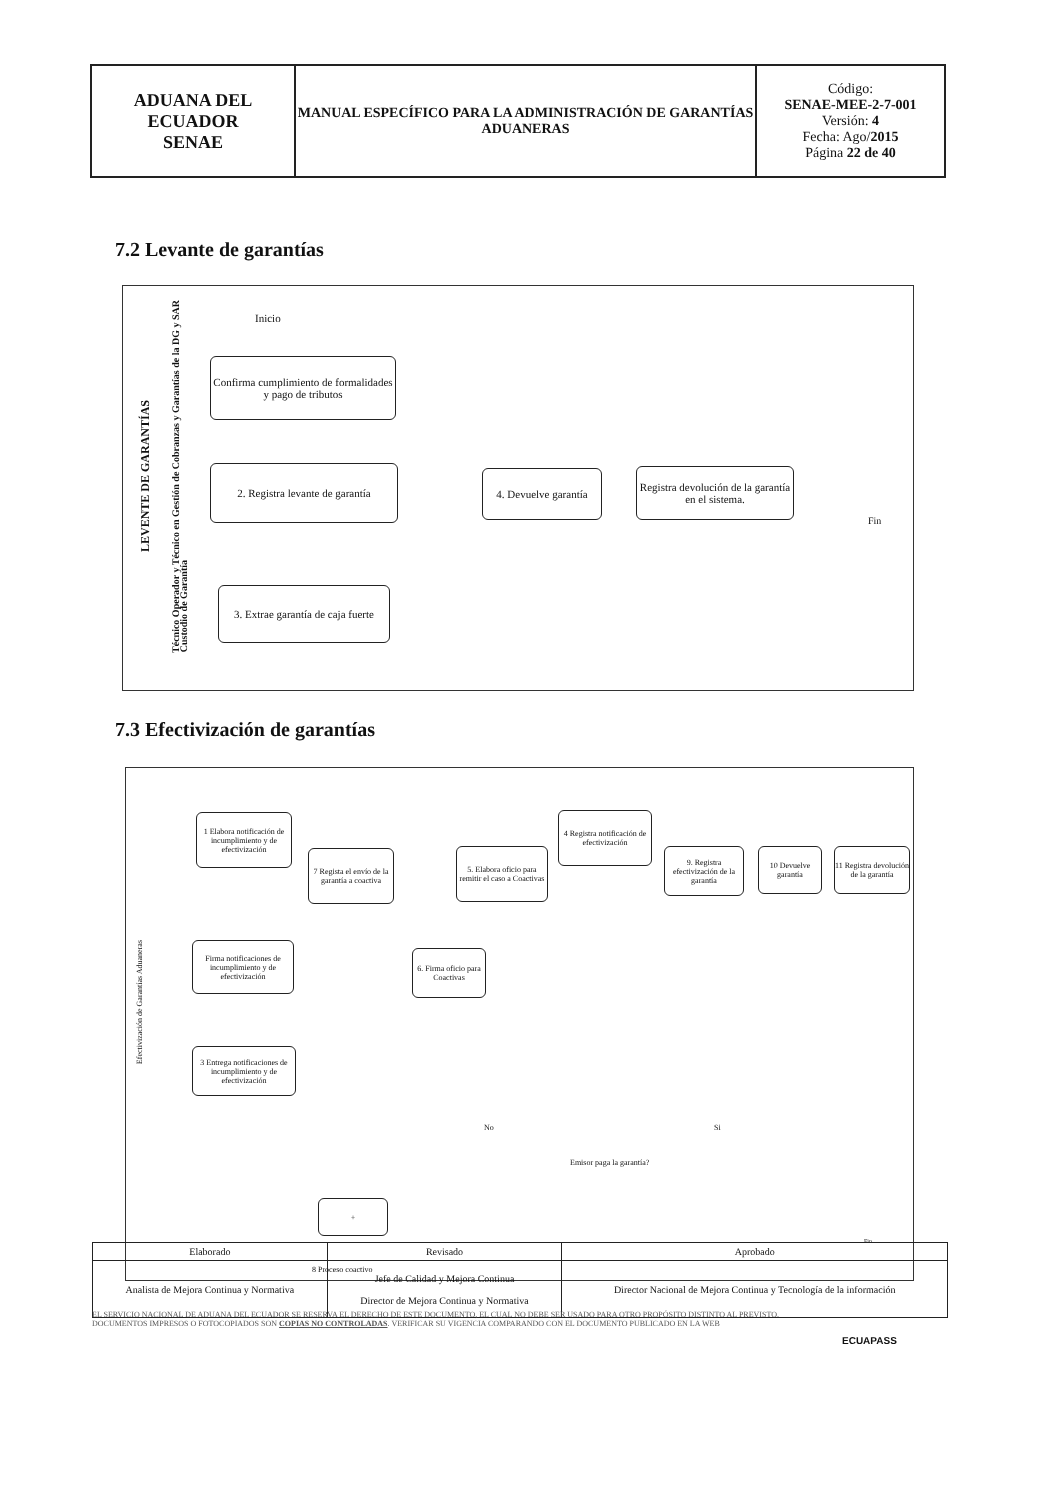| ADUANA DEL ECUADOR SENAE | MANUAL ESPECÍFICO PARA LA ADMINISTRACIÓN DE GARANTÍAS ADUANERAS | Código: SENAE-MEE-2-7-001 Versión: 4 Fecha: Ago/ 2015 Página 22 de 40 |
7.2 Levante de garantías
LEVENTE DE GARANTÍAS
Técnico Operador y Técnico en Gestión de Cobranzas y Garantías de la DG y SAR
Custodio de Garantía
Inicio
Confirma cumplimiento de formalidades y pago de tributos
2. Registra levante de garantía
4. Devuelve garantía
Registra devolución de la garantía en el sistema.
Fin
3. Extrae garantía de caja fuerte
7.3 Efectivización de garantías
Efectivización de Garantías Aduaneras
1 Elabora notificación de incumplimiento y de efectivización
4 Registra notificación de efectivización
7 Regista el envío de la garantía a coactiva
5. Elabora oficio para remitir el caso a Coactivas
9. Registra efectivización de la garantía
10 Devuelve garantía
11 Registra devolución de la garantía
Firma notificaciones de incumplimiento y de efectivización
6. Firma oficio para Coactivas
3 Entrega notificaciones de incumplimiento y de efectivización
No Si
Emisor paga la garantía?
+
8 Proceso coactivo
Fin
| Elaborado | Revisado | Aprobado |
| Analista de Mejora Continua y Normativa | Jefe de Calidad y Mejora Continua Director de Mejora Continua y Normativa | Director Nacional de Mejora Continua y Tecnología de la información |
EL SERVICIO NACIONAL DE ADUANA DEL ECUADOR SE RESERVA EL DERECHO DE ESTE DOCUMENTO, EL CUAL NO DEBE SER USADO PARA OTRO PROPÓSITO DISTINTO AL PREVISTO. DOCUMENTOS IMPRESOS O FOTOCOPIADOS SON COPIAS NO CONTROLADAS. VERIFICAR SU VIGENCIA COMPARANDO CON EL DOCUMENTO PUBLICADO EN LA WEB
ECUAPASS